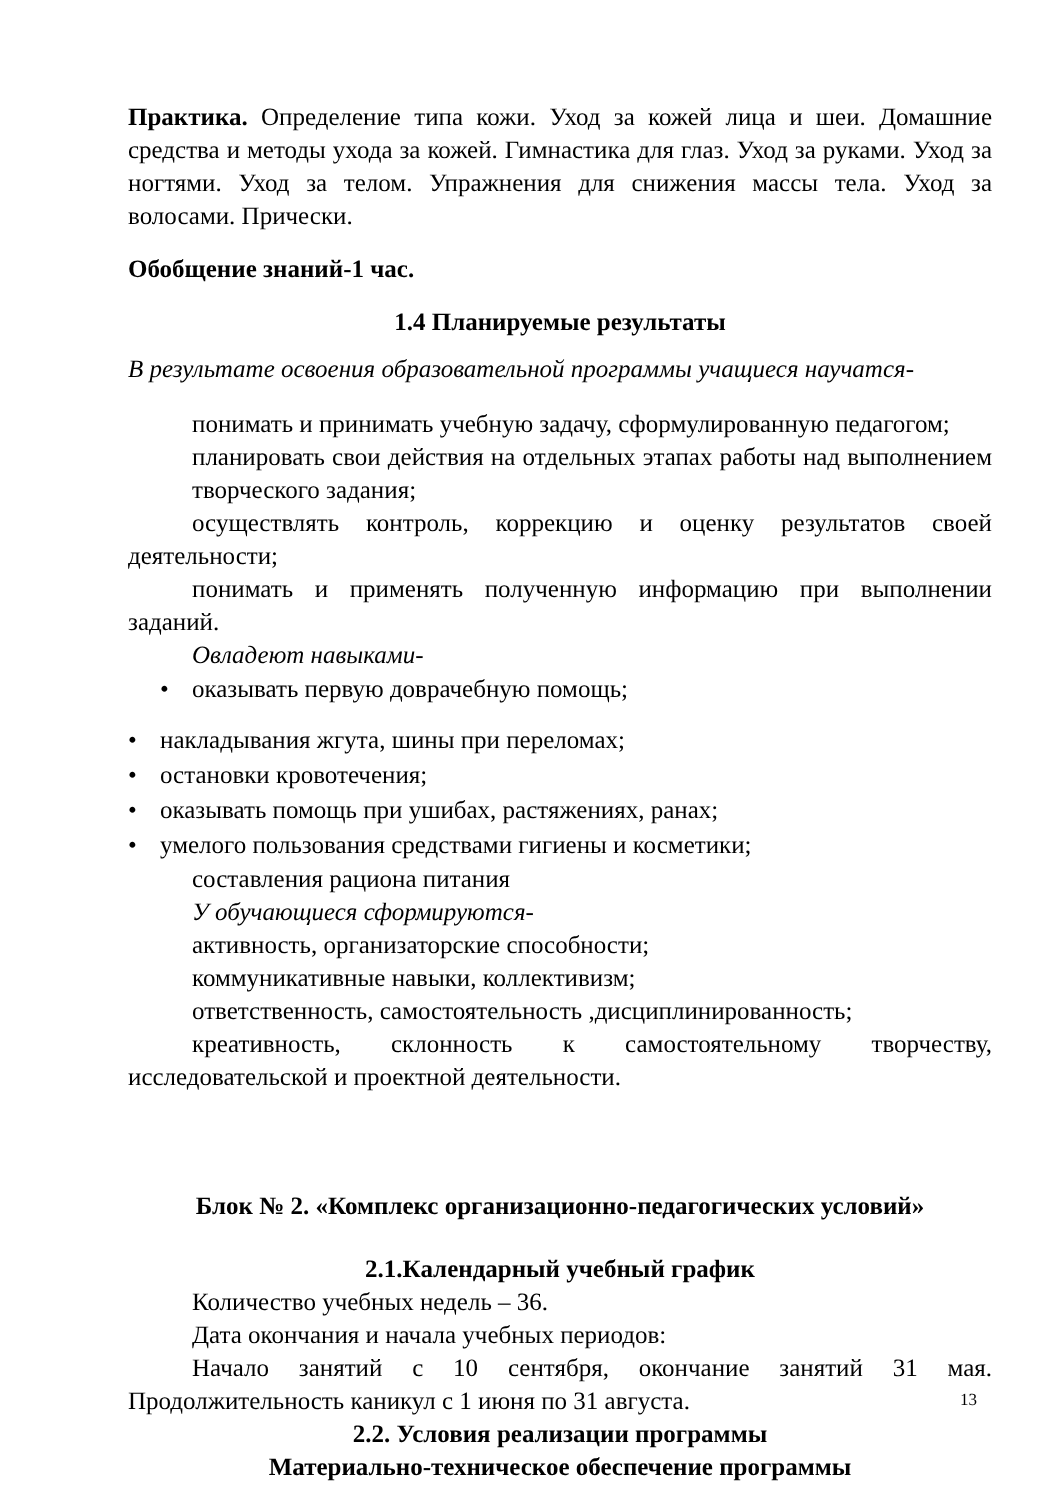Практика. Определение типа кожи. Уход за кожей лица и шеи. Домашние средства и методы ухода за кожей. Гимнастика для глаз. Уход за руками. Уход за ногтями. Уход за телом. Упражнения для снижения массы тела. Уход за волосами. Прически.
Обобщение знаний-1 час.
1.4 Планируемые результаты
В результате освоения образовательной программы учащиеся научатся-
понимать и принимать учебную задачу, сформулированную педагогом;
планировать свои действия на отдельных этапах работы над выполнением творческого задания;
осуществлять контроль, коррекцию и оценку результатов своей деятельности;
понимать и применять полученную информацию при выполнении заданий.
Овладеют навыками-
• оказывать первую доврачебную помощь;
• накладывания жгута, шины при переломах;
• остановки кровотечения;
• оказывать помощь при ушибах, растяжениях, ранах;
• умелого пользования средствами гигиены и косметики;
составления рациона питания
У обучающиеся сформируются-
активность, организаторские способности;
коммуникативные навыки, коллективизм;
ответственность, самостоятельность ,дисциплинированность;
креативность, склонность к самостоятельному творчеству, исследовательской и проектной деятельности.
Блок № 2. «Комплекс организационно-педагогических условий»
2.1.Календарный учебный график
Количество учебных недель – 36.
Дата окончания и начала учебных периодов:
Начало занятий с 10 сентября, окончание занятий 31 мая. Продолжительность каникул с 1 июня по 31 августа.
2.2. Условия реализации программы
Материально-техническое обеспечение программы
13